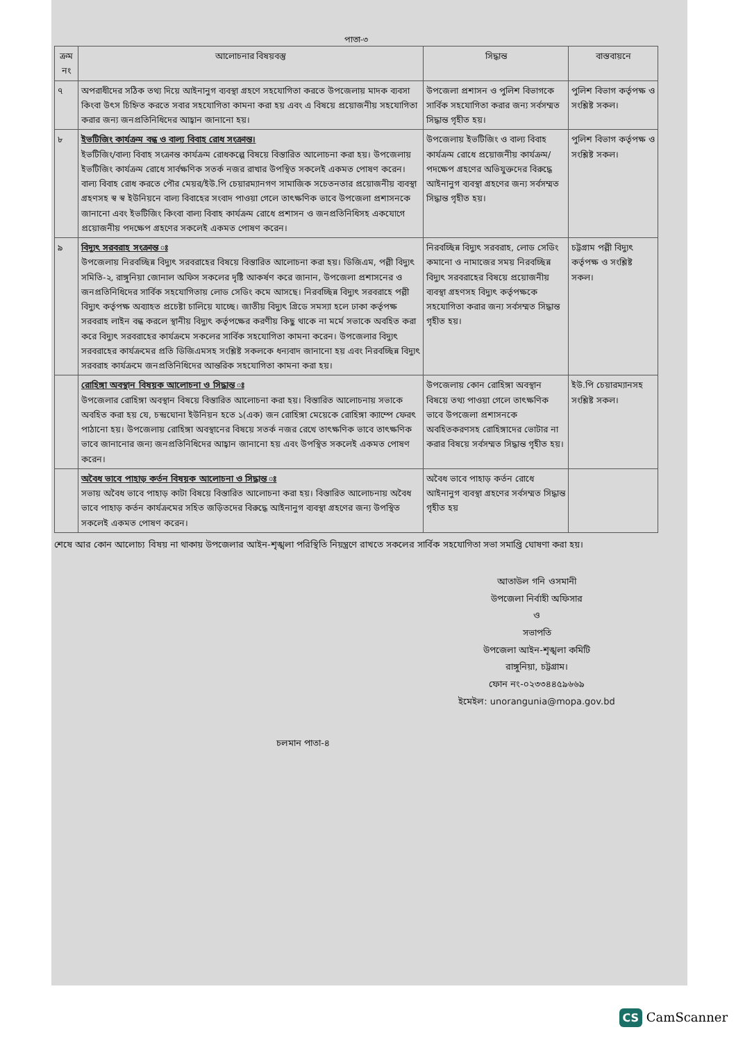পাতা-৩
| ক্রম নং | আলোচনার বিষয়বস্তু | সিদ্ধান্ত | বাস্তবায়নে |
| --- | --- | --- | --- |
| ৭ | অপরাধীদের সঠিক তথ্য দিয়ে আইনানুগ ব্যবস্থা গ্রহণে সহযোগিতা করতে উপজেলায় মাদক ব্যবসা কিংবা উৎস চিহ্নিত করতে সবার সহযোগিতা কামনা করা হয় এবং এ বিষয়ে প্রয়োজনীয় সহযোগিতা করার জন্য জনপ্রতিনিধিদের আহ্বান জানানো হয়। | উপজেলা প্রশাসন ও পুলিশ বিভাগকে সার্বিক সহযোগিতা করার জন্য সর্বসম্মত সিদ্ধান্ত গৃহীত হয়। | পুলিশ বিভাগ কর্তৃপক্ষ ও সংশ্লিষ্ট সকল। |
| ৮ | ইভটিজিং কার্যক্রম বন্ধ ও বাল্য বিবাহ রোধ সংক্রান্ত। ইভটিজিং/বাল্য বিবাহ সংক্রান্ত কার্যক্রম রোধকল্পে বিষয়ে বিস্তারিত আলোচনা করা হয়। উপজেলায় ইভটিজিং কার্যক্রম রোধে সার্বক্ষণিক সতর্ক নজর রাখার উপস্থিত সকলেই একমত পোষণ করেন। বাল্য বিবাহ রোধ করতে পৌর মেয়র/ইউ.পি চেয়ারম্যানগণ সামাজিক সচেতনতার প্রয়োজনীয় ব্যবস্থা গ্রহণসহ স্ব স্ব ইউনিয়নে বাল্য বিবাহের সংবাদ পাওয়া গেলে তাৎক্ষণিক ভাবে উপজেলা প্রশাসনকে জানানো এবং ইভটিজিং কিংবা বাল্য বিবাহ কার্যক্রম রোধে প্রশাসন ও জনপ্রতিনিধিসহ একযোগে প্রয়োজনীয় পদক্ষেপ গ্রহণের সকলেই একমত পোষণ করেন। | উপজেলায় ইভটিজিং ও বাল্য বিবাহ কার্যক্রম রোধে প্রয়োজনীয় কার্যক্রম/পদক্ষেপ গ্রহণের অভিযুক্তদের বিরুদ্ধে আইনানুগ ব্যবস্থা গ্রহণের জন্য সর্বসম্মত সিদ্ধান্ত গৃহীত হয়। | পুলিশ বিভাগ কর্তৃপক্ষ ও সংশ্লিষ্ট সকল। |
| ৯ | বিদ্যুৎ সরবরাহ সংক্রান্ত ঃ উপজেলায় নিরবচ্ছিন্ন বিদ্যুৎ সরবরাহের বিষয়ে বিস্তারিত আলোচনা করা হয়। ডিজিএম, পল্লী বিদ্যুৎ সমিতি-২, রাঙ্গুনিয়া জোনাল অফিস সকলের দৃষ্টি আকর্ষণ করে জানান, উপজেলা প্রশাসনের ও জনপ্রতিনিধিদের সার্বিক সহযোগিতায় লোড সেডিং কমে আসছে। নিরবচ্ছিন্ন বিদ্যুৎ সরবরাহে পল্লী বিদ্যুৎ কর্তৃপক্ষ অব্যাহত প্রচেষ্টা চালিয়ে যাচ্ছে। জাতীয় বিদ্যুৎ গ্রিডে সমস্যা হলে ঢাকা কর্তৃপক্ষ সরবরাহ লাইন বন্ধ করলে স্থানীয় বিদ্যুৎ কর্তৃপক্ষের করণীয় কিছু থাকে না মর্মে সভাকে অবহিত করা করে বিদ্যুৎ সরবরাহের কার্যক্রমে সকলের সার্বিক সহযোগিতা কামনা করেন। উপজেলার বিদ্যুৎ সরবরাহের কার্যক্রমের প্রতি ডিজিএমসহ সংশ্লিষ্ট সকলকে ধন্যবাদ জানানো হয় এবং নিরবচ্ছিন্ন বিদ্যুৎ সরবরাহ কার্যক্রমে জনপ্রতিনিধিদের আন্তরিক সহযোগিতা কামনা করা হয়। | নিরবচ্ছিন্ন বিদ্যুৎ সরবরাহ, লোড সেডিং কমানো ও নামাজের সময় নিরবচ্ছিন্ন বিদ্যুৎ সরবরাহের বিষয়ে প্রয়োজনীয় ব্যবস্থা গ্রহণসহ বিদ্যুৎ কর্তৃপক্ষকে সহযোগিতা করার জন্য সর্বসম্মত সিদ্ধান্ত গৃহীত হয়। | চট্টগ্রাম পল্লী বিদ্যুৎ কর্তৃপক্ষ ও সংশ্লিষ্ট সকল। |
| | রোহিঙ্গা অবস্থান বিষয়ক আলোচনা ও সিদ্ধান্ত ঃ উপজেলার রোহিঙ্গা অবস্থান বিষয়ে বিস্তারিত আলোচনা করা হয়। বিস্তারিত আলোচনায় সভাকে অবহিত করা হয় যে, চন্দ্রঘোনা ইউনিয়ন হতে ১(এক) জন রোহিঙ্গা মেয়েকে রোহিঙ্গা ক্যাম্পে ফেরৎ পাঠানো হয়। উপজেলায় রোহিঙ্গা অবস্থানের বিষয়ে সতর্ক নজর রেখে তাৎক্ষণিক ভাবে তাৎক্ষণিক ভাবে জানানোর জন্য জনপ্রতিনিধিদের আহ্বান জানানো হয় এবং উপস্থিত সকলেই একমত পোষণ করেন। | উপজেলায় কোন রোহিঙ্গা অবস্থান বিষয়ে তথ্য পাওয়া গেলে তাৎক্ষণিক ভাবে উপজেলা প্রশাসনকে অবহিতকরণসহ রোহিঙ্গাদের ভোটার না করার বিষয়ে সর্বসম্মত সিদ্ধান্ত গৃহীত হয়। | ইউ.পি চেয়ারম্যানসহ সংশ্লিষ্ট সকল। |
| | অবৈধ ভাবে পাহাড় কর্তন বিষয়ক আলোচনা ও সিদ্ধান্ত ঃ সভায় অবৈধ ভাবে পাহাড় কাটা বিষয়ে বিস্তারিত আলোচনা করা হয়। বিস্তারিত আলোচনায় অবৈধ ভাবে পাহাড় কর্তন কার্যক্রমের সহিত জড়িতদের বিরুদ্ধে আইনানুগ ব্যবস্থা গ্রহণের জন্য উপস্থিত সকলেই একমত পোষণ করেন। | অবৈধ ভাবে পাহাড় কর্তন রোধে আইনানুগ ব্যবস্থা গ্রহণের সর্বসম্মত সিদ্ধান্ত গৃহীত হয় | |
শেষে আর কোন আলোচ্য বিষয় না থাকায় উপজেলার আইন-শৃঙ্খলা পরিস্থিতি নিয়ন্ত্রণে রাখতে সকলের সার্বিক সহযোগিতা সভা সমাপ্তি ঘোষণা করা হয়।
আতাউল গনি ওসমানী
উপজেলা নির্বাহী অফিসার
ও
সভাপতি
উপজেলা আইন-শৃঙ্খলা কমিটি
রাঙ্গুনিয়া, চট্টগ্রাম।
ফোন নং-০২৩৩৪৪৫৯৬৬৯
ইমেইল: unoranguni­a@mopa.gov.bd
চলমান পাতা-৪
CS CamScanner